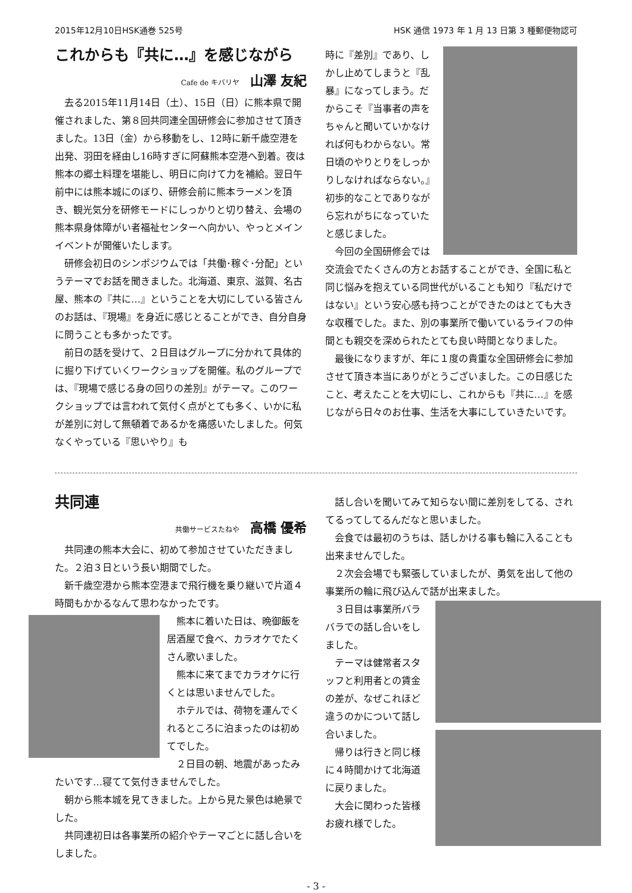2015年12月10日HSK通巻 525号 HSK 通信 1973 年 1 月 13 日第 3 種郵便物認可
これからも『共に…』を感じながら
Cafe de キバリヤ 山澤 友紀
去る2015年11月14日（土）、15日（日）に熊本県で開催されました、第８回共同連全国研修会に参加させて頂きました。13日（金）から移動をし、12時に新千歳空港を出発、羽田を経由し16時すぎに阿蘇熊本空港へ到着。夜は熊本の郷土料理を堪能し、明日に向けて力を補給。翌日午前中には熊本城にのぼり、研修会前に熊本ラーメンを頂き、観光気分を研修モードにしっかりと切り替え、会場の熊本県身体障がい者福祉センターへ向かい、やっとメインイベントが開催いたします。
研修会初日のシンポジウムでは「共働･稼ぐ･分配」というテーマでお話を聞きました。北海道、東京、滋賀、名古屋、熊本の『共に…』ということを大切にしている皆さんのお話は、『現場』を身近に感じとることができ、自分自身に問うことも多かったです。
前日の話を受けて、２日目はグループに分かれて具体的に掘り下げていくワークショップを開催。私のグループでは、『現場で感じる身の回りの差別』がテーマ。このワークショップでは言われて気付く点がとても多く、いかに私が差別に対して無頓着であるかを痛感いたしました。何気なくやっている『思いやり』も
時に『差別』であり、しかし止めてしまうと『乱暴』になってしまう。だからこそ『当事者の声をちゃんと聞いていかなければ何もわからない。常日頃のやりとりをしっかりしなければならない。』初歩的なことでありながら忘れがちになっていたと感じました。
今回の全国研修会では交流会でたくさんの方とお話することができ、全国に私と同じ悩みを抱えている同世代がいることも知り『私だけではない』という安心感も持つことができたのはとても大きな収穫でした。また、別の事業所で働いているライフの仲間とも親交を深められたとても良い時間となりました。
最後になりますが、年に１度の貴重な全国研修会に参加させて頂き本当にありがとうございました。この日感じたこと、考えたことを大切にし、これからも『共に…』を感じながら日々のお仕事、生活を大事にしていきたいです。
共同連
共働サービスたねや 高橋 優希
共同連の熊本大会に、初めて参加させていただきました。２泊３日という長い期間でした。
新千歳空港から熊本空港まで飛行機を乗り継いで片道４時間もかかるなんて思わなかったです。
熊本に着いた日は、晩御飯を居酒屋で食べ、カラオケでたくさん歌いました。
熊本に来てまでカラオケに行くとは思いませんでした。
ホテルでは、荷物を運んでくれるところに泊まったのは初めてでした。
２日目の朝、地震があったみたいです…寝てて気付きませんでした。
朝から熊本城を見てきました。上から見た景色は絶景でした。
共同連初日は各事業所の紹介やテーマごとに話し合いをしました。
話し合いを聞いてみて知らない間に差別をしてる、されてるってしてるんだなと思いました。
会食では最初のうちは、話しかける事も輪に入ることも出来ませんでした。
２次会会場でも緊張していましたが、勇気を出して他の事業所の輪に飛び込んで話が出来ました。
３日目は事業所バラバラでの話し合いをしました。
テーマは健常者スタッフと利用者との賃金の差が、なぜこれほど違うのかについて話し合いました。
帰りは行きと同じ様に４時間かけて北海道に戻りました。
大会に関わった皆様お疲れ様でした。
- 3 -